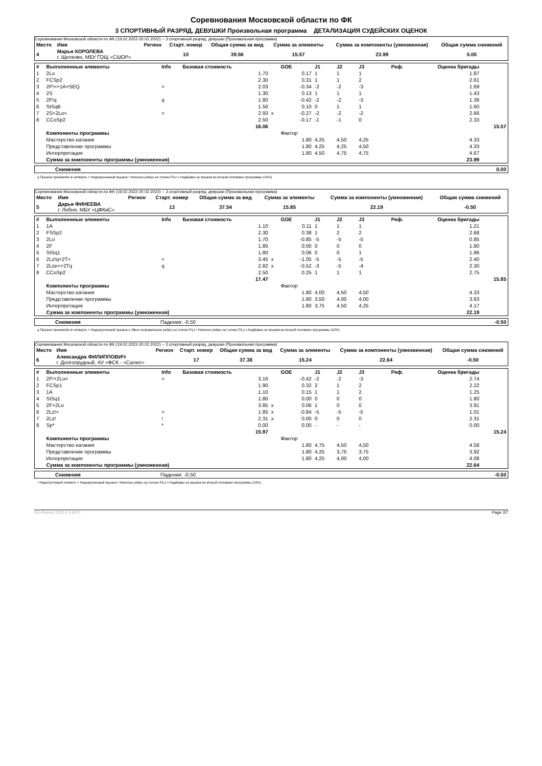Соревнования Московской области по ФК
3 СПОРТИВНЫЙ РАЗРЯД, ДЕВУШКИ Произвольная программа ДЕТАЛИЗАЦИЯ СУДЕЙСКИХ ОЦЕНОК
Соревнования Московской области по ФК (19.02.2022-20.02.2022) -- 3 спортивный разряд, девушки (Произвольная программа)
| Место | Имя | Регион | Старт. номер | Общая сумма за вид | Сумма за элементы | Сумма за компоненты (умноженная) | Общая сумма снижений |
| --- | --- | --- | --- | --- | --- | --- | --- |
| 4 | Марья КОРОЛЕВА г. Щелково, МБУ ГОЩ «СШОР» | | 10 | 39.56 | 15.57 | 23.99 | 0.00 |
| # | Выполненные элементы | Info | Базовая стоимость | | GOE | J1 | J2 | J3 | Реф. | Оценка бригады | |
| --- | --- | --- | --- | --- | --- | --- | --- | --- | --- | --- | --- |
| 1 | 2Lo | | 1.70 | | 0.17 | 1 | 1 | 1 | | 1.87 | |
| 2 | FCSp2 | | 2.30 | | 0.31 | 1 | 1 | 2 | | 2.61 | |
| 3 | 2F!<+1A+SEQ | < | 2.03 | | -0.34 | -2 | -2 | -3 | | 1.69 | |
| 4 | 2S | | 1.30 | | 0.13 | 1 | 1 | 1 | | 1.43 | |
| 5 | 2F!q | q | 1.80 | | -0.42 | -2 | -2 | -3 | | 1.38 | |
| 6 | StSqB | | 1.50 | | 0.10 | 0 | 1 | 1 | | 1.60 | |
| 7 | 2S+2Lo< | < | 2.93 | x | -0.27 | -2 | -2 | -2 | | 2.66 | |
| 8 | CCoSp2 | | 2.50 | | -0.17 | -1 | -1 | 0 | | 2.33 | |
| | | | 16.06 | | | | | | | | 15.57 |
| | Компоненты программы | | | | Фактор | | | | | | |
| | Мастерство катания | | | | 1.80 | 4,25 | 4,50 | 4,25 | | 4.33 | |
| | Представление программы | | | | 1.80 | 4,25 | 4,25 | 4,50 | | 4.33 | |
| | Интерпретация | | | | 1.80 | 4,50 | 4,75 | 4,75 | | 4.67 | |
| | Сумма за компоненты программы (умноженная) | | | | | | | | | 23.99 | |
| Снижения | 0.00 |
q Прыжок приземлён в четверть < Недокрученный прыжок ! Неясное ребро на толчке F/Lz x Надбавка за прыжки во второй половине программы (10%)
Соревнования Московской области по ФК (19.02.2022-20.02.2022) -- 3 спортивный разряд, девушки (Произвольная программа)
| Место | Имя | Регион | Старт. номер | Общая сумма за вид | Сумма за элементы | Сумма за компоненты (умноженная) | Общая сумма снижений |
| --- | --- | --- | --- | --- | --- | --- | --- |
| 5 | Дарья ФИНЕЕВА г. Лобня, МБУ «ЦФКиС» | | 13 | 37.54 | 15.85 | 22.19 | -0.50 |
| # | Выполненные элементы | Info | Базовая стоимость | | GOE | J1 | J2 | J3 | Реф. | Оценка бригады | |
| --- | --- | --- | --- | --- | --- | --- | --- | --- | --- | --- | --- |
| 1 | 1A | | 1.10 | | 0.11 | 1 | 1 | 1 | | 1.21 | |
| 2 | FSSp2 | | 2.30 | | 0.38 | 1 | 2 | 2 | | 2.68 | |
| 3 | 2Lo | | 1.70 | | -0.85 | -5 | -5 | -5 | | 0.85 | |
| 4 | 2F | | 1.80 | | 0.00 | 0 | 0 | 0 | | 1.80 | |
| 5 | StSq1 | | 1.80 | | 0.06 | 0 | 0 | 1 | | 1.86 | |
| 6 | 2Lz!q+2T< | < | 3.45 | x | -1.05 | -5 | -5 | -5 | | 2.40 | |
| 7 | 2Lze<+2Tq | q | 2.82 | x | -0.52 | -3 | -5 | -4 | | 2.30 | |
| 8 | CCoSp2 | | 2.50 | | 0.25 | 1 | 1 | 1 | | 2.75 | |
| | | | 17.47 | | | | | | | | 15.85 |
| | Компоненты программы | | | | Фактор | | | | | | |
| | Мастерство катания | | | | 1.80 | 4,00 | 4,50 | 4,50 | | 4.33 | |
| | Представление программы | | | | 1.80 | 3,50 | 4,00 | 4,00 | | 3.83 | |
| | Интерпретация | | | | 1.80 | 3,75 | 4,50 | 4,25 | | 4.17 | |
| | Сумма за компоненты программы (умноженная) | | | | | | | | | 22.19 | |
| Снижения | Падения: -0.50 | -0.50 |
q Прыжок приземлён в четверть < Недокрученный прыжок e Явно неправильное ребро на толчке F/Lz ! Неясное ребро на толчке F/Lz x Надбавка за прыжки во второй половине программы (10%)
Соревнования Московской области по ФК (19.02.2022-20.02.2022) -- 3 спортивный разряд, девушки (Произвольная программа)
| Место | Имя | Регион | Старт. номер | Общая сумма за вид | Сумма за элементы | Сумма за компоненты (умноженная) | Общая сумма снижений |
| --- | --- | --- | --- | --- | --- | --- | --- |
| 6 | Александра ФИЛИППОВИЧ г. Долгопрудный, АУ «ФСК - «Салют» | | 17 | 37.38 | 15.24 | 22.64 | -0.50 |
| # | Выполненные элементы | Info | Базовая стоимость | | GOE | J1 | J2 | J3 | Реф. | Оценка бригады | |
| --- | --- | --- | --- | --- | --- | --- | --- | --- | --- | --- | --- |
| 1 | 2F!+2Lo< | < | 3.16 | | -0.42 | -2 | -2 | -3 | | 2.74 | |
| 2 | FCSp1 | | 1.90 | | 0.32 | 2 | 1 | 2 | | 2.22 | |
| 3 | 1A | | 1.10 | | 0.15 | 1 | 1 | 2 | | 1.25 | |
| 4 | StSq1 | | 1.80 | | 0.00 | 0 | 0 | 0 | | 1.80 | |
| 5 | 2F+2Lo | | 3.85 | x | 0.06 | 1 | 0 | 0 | | 3.91 | |
| 6 | 2Lz!< | < | 1.85 | x | -0.84 | -5 | -5 | -5 | | 1.01 | |
| 7 | 2Lz! | ! | 2.31 | x | 0.00 | 0 | 0 | 0 | | 2.31 | |
| 8 | Sp* | * | 0.00 | | 0.00 | - | - | - | | 0.00 | |
| | | | 15.97 | | | | | | | | 15.24 |
| | Компоненты программы | | | | Фактор | | | | | | |
| | Мастерство катания | | | | 1.80 | 4,75 | 4,50 | 4,50 | | 4.58 | |
| | Представление программы | | | | 1.80 | 4,25 | 3,75 | 3,75 | | 3.92 | |
| | Интерпретация | | | | 1.80 | 4,25 | 4,00 | 4,00 | | 4.08 | |
| | Сумма за компоненты программы (умноженная) | | | | | | | | | 22.64 | |
| Снижения | Падения: -0.50 | -0.50 |
* Недопустимый элемент < Недокрученный прыжок ! Неясное ребро на толчке F/Lz x Надбавка за прыжки во второй половине программы (10%)
RU-Report 2122.0.3 A0.0 Page 2/7